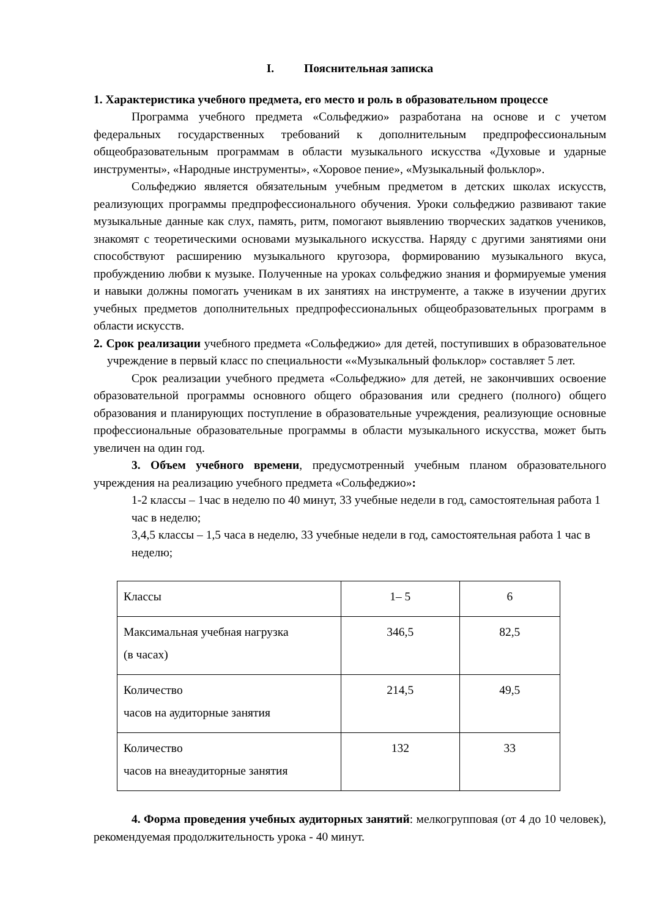I. Пояснительная записка
1. Характеристика учебного предмета, его место и роль в образовательном процессе
Программа учебного предмета «Сольфеджио» разработана на основе и с учетом федеральных государственных требований к дополнительным предпрофессиональным общеобразовательным программам в области музыкального искусства «Духовые и ударные инструменты», «Народные инструменты», «Хоровое пение», «Музыкальный фольклор».
Сольфеджио является обязательным учебным предметом в детских школах искусств, реализующих программы предпрофессионального обучения. Уроки сольфеджио развивают такие музыкальные данные как слух, память, ритм, помогают выявлению творческих задатков учеников, знакомят с теоретическими основами музыкального искусства. Наряду с другими занятиями они способствуют расширению музыкального кругозора, формированию музыкального вкуса, пробуждению любви к музыке. Полученные на уроках сольфеджио знания и формируемые умения и навыки должны помогать ученикам в их занятиях на инструменте, а также в изучении других учебных предметов дополнительных предпрофессиональных общеобразовательных программ в области искусств.
2. Срок реализации учебного предмета «Сольфеджио» для детей, поступивших в образовательное учреждение в первый класс по специальности ««Музыкальный фольклор» составляет 5 лет.
Срок реализации учебного предмета «Сольфеджио» для детей, не закончивших освоение образовательной программы основного общего образования или среднего (полного) общего образования и планирующих поступление в образовательные учреждения, реализующие основные профессиональные образовательные программы в области музыкального искусства, может быть увеличен на один год.
3. Объем учебного времени, предусмотренный учебным планом образовательного учреждения на реализацию учебного предмета «Сольфеджио»:
1-2 классы – 1час в неделю по 40 минут, 33 учебные недели в год, самостоятельная работа 1 час в неделю;
3,4,5 классы – 1,5 часа в неделю, 33 учебные недели в год, самостоятельная работа 1 час в неделю;
| Классы | 1– 5 | 6 |
| Максимальная учебная нагрузка (в часах) | 346,5 | 82,5 |
| Количество часов на аудиторные занятия | 214,5 | 49,5 |
| Количество часов на внеаудиторные занятия | 132 | 33 |
4. Форма проведения учебных аудиторных занятий: мелкогрупповая (от 4 до 10 человек), рекомендуемая продолжительность урока - 40 минут.